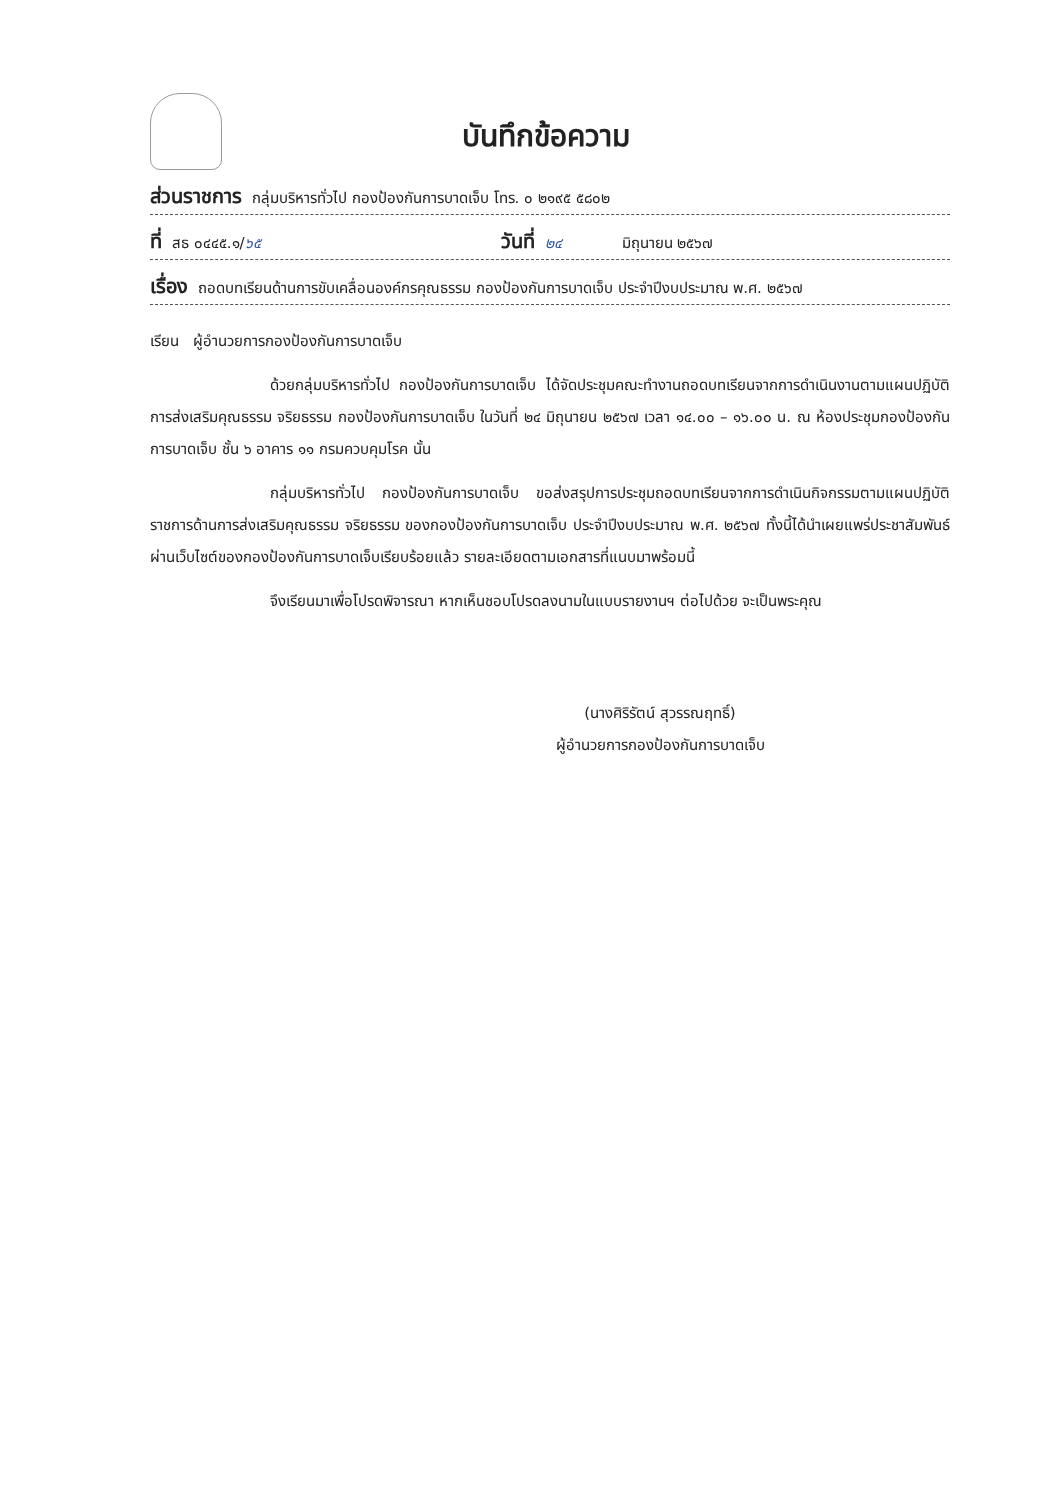บันทึกข้อความ
ส่วนราชการ กลุ่มบริหารทั่วไป กองป้องกันการบาดเจ็บ โทร. ๐ ๒๑๙๕ ๕๘๐๒
ที่ สธ ๐๔๔๕.๑/ ๖๕ วันที่ ๒๔ มิถุนายน ๒๕๖๗
เรื่อง ถอดบทเรียนด้านการขับเคลื่อนองค์กรคุณธรรม กองป้องกันการบาดเจ็บ ประจำปีงบประมาณ พ.ศ. ๒๕๖๗
เรียน ผู้อำนวยการกองป้องกันการบาดเจ็บ
ด้วยกลุ่มบริหารทั่วไป กองป้องกันการบาดเจ็บ ได้จัดประชุมคณะทำงานถอดบทเรียนจากการดำเนินงานตามแผนปฏิบัติการส่งเสริมคุณธรรม จริยธรรม กองป้องกันการบาดเจ็บ ในวันที่ ๒๔ มิถุนายน ๒๕๖๗ เวลา ๑๔.๐๐ – ๑๖.๐๐ น. ณ ห้องประชุมกองป้องกันการบาดเจ็บ ชั้น ๖ อาคาร ๑๑ กรมควบคุมโรค นั้น
กลุ่มบริหารทั่วไป กองป้องกันการบาดเจ็บ ขอส่งสรุปการประชุมถอดบทเรียนจากการดำเนินกิจกรรมตามแผนปฏิบัติราชการด้านการส่งเสริมคุณธรรม จริยธรรม ของกองป้องกันการบาดเจ็บ ประจำปีงบประมาณ พ.ศ. ๒๕๖๗ ทั้งนี้ได้นำเผยแพร่ประชาสัมพันธ์ผ่านเว็บไซต์ของกองป้องกันการบาดเจ็บเรียบร้อยแล้ว รายละเอียดตามเอกสารที่แนบมาพร้อมนี้
จึงเรียนมาเพื่อโปรดพิจารณา หากเห็นชอบโปรดลงนามในแบบรายงานฯ ต่อไปด้วย จะเป็นพระคุณ
(นางศิริรัตน์ สุวรรณฤทธิ์)
ผู้อำนวยการกองป้องกันการบาดเจ็บ